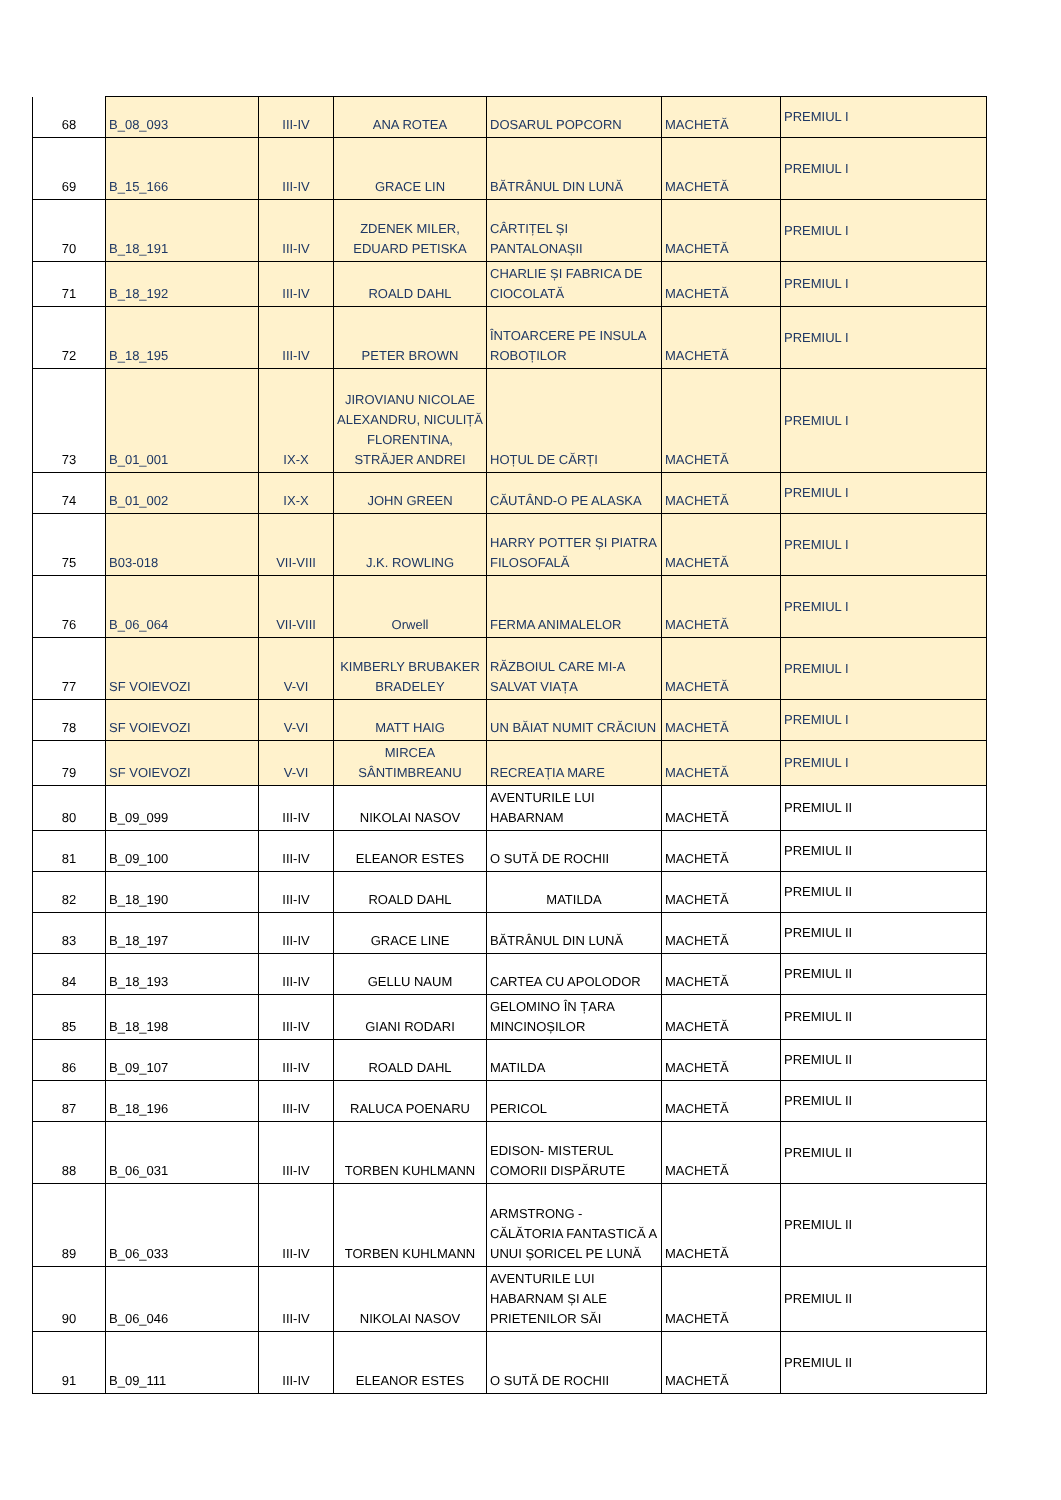| 68 | B_08_093 | III-IV | ANA ROTEA | DOSARUL POPCORN | MACHETĂ | PREMIUL I |
| 69 | B_15_166 | III-IV | GRACE LIN | BĂTRÂNUL DIN LUNĂ | MACHETĂ | PREMIUL I |
| 70 | B_18_191 | III-IV | ZDENEK MILER, EDUARD PETISKA | CÂRTIȚEL ȘI PANTALONAȘII | MACHETĂ | PREMIUL I |
| 71 | B_18_192 | III-IV | ROALD DAHL | CHARLIE ȘI FABRICA DE CIOCOLATĂ | MACHETĂ | PREMIUL I |
| 72 | B_18_195 | III-IV | PETER BROWN | ÎNTOARCERE PE INSULA ROBOȚILOR | MACHETĂ | PREMIUL I |
| 73 | B_01_001 | IX-X | JIROVIANU NICOLAE ALEXANDRU, NICULIȚĂ FLORENTINA, STRĂJER ANDREI | HOȚUL DE CĂRȚI | MACHETĂ | PREMIUL I |
| 74 | B_01_002 | IX-X | JOHN GREEN | CĂUTÂND-O PE ALASKA | MACHETĂ | PREMIUL I |
| 75 | B03-018 | VII-VIII | J.K. ROWLING | HARRY POTTER ȘI PIATRA FILOSOFALĂ | MACHETĂ | PREMIUL I |
| 76 | B_06_064 | VII-VIII | Orwell | FERMA ANIMALELOR | MACHETĂ | PREMIUL I |
| 77 | SF VOIEVOZI | V-VI | KIMBERLY BRUBAKER BRADELEY | RĂZBOIUL CARE MI-A SALVAT VIAȚA | MACHETĂ | PREMIUL I |
| 78 | SF VOIEVOZI | V-VI | MATT HAIG | UN BĂIAT NUMIT CRĂCIUN | MACHETĂ | PREMIUL I |
| 79 | SF VOIEVOZI | V-VI | MIRCEA SÂNTIMBREANU | RECREAȚIA MARE | MACHETĂ | PREMIUL I |
| 80 | B_09_099 | III-IV | NIKOLAI NASOV | AVENTURILE LUI HABARNAM | MACHETĂ | PREMIUL II |
| 81 | B_09_100 | III-IV | ELEANOR ESTES | O SUTĂ DE ROCHII | MACHETĂ | PREMIUL II |
| 82 | B_18_190 | III-IV | ROALD DAHL | MATILDA | MACHETĂ | PREMIUL II |
| 83 | B_18_197 | III-IV | GRACE LINE | BĂTRÂNUL DIN LUNĂ | MACHETĂ | PREMIUL II |
| 84 | B_18_193 | III-IV | GELLU NAUM | CARTEA CU APOLODOR | MACHETĂ | PREMIUL II |
| 85 | B_18_198 | III-IV | GIANI RODARI | GELOMINO ÎN ȚARA MINCINOȘILOR | MACHETĂ | PREMIUL II |
| 86 | B_09_107 | III-IV | ROALD DAHL | MATILDA | MACHETĂ | PREMIUL II |
| 87 | B_18_196 | III-IV | RALUCA POENARU | PERICOL | MACHETĂ | PREMIUL II |
| 88 | B_06_031 | III-IV | TORBEN KUHLMANN | EDISON- MISTERUL COMORII DISPĂRUTE | MACHETĂ | PREMIUL II |
| 89 | B_06_033 | III-IV | TORBEN KUHLMANN | ARMSTRONG - CĂLĂTORIA FANTASTICĂ A UNUI ȘORICEL PE LUNĂ | MACHETĂ | PREMIUL II |
| 90 | B_06_046 | III-IV | NIKOLAI NASOV | AVENTURILE LUI HABARNAM ȘI ALE PRIETENILOR SĂI | MACHETĂ | PREMIUL II |
| 91 | B_09_111 | III-IV | ELEANOR ESTES | O SUTĂ DE ROCHII | MACHETĂ | PREMIUL II |